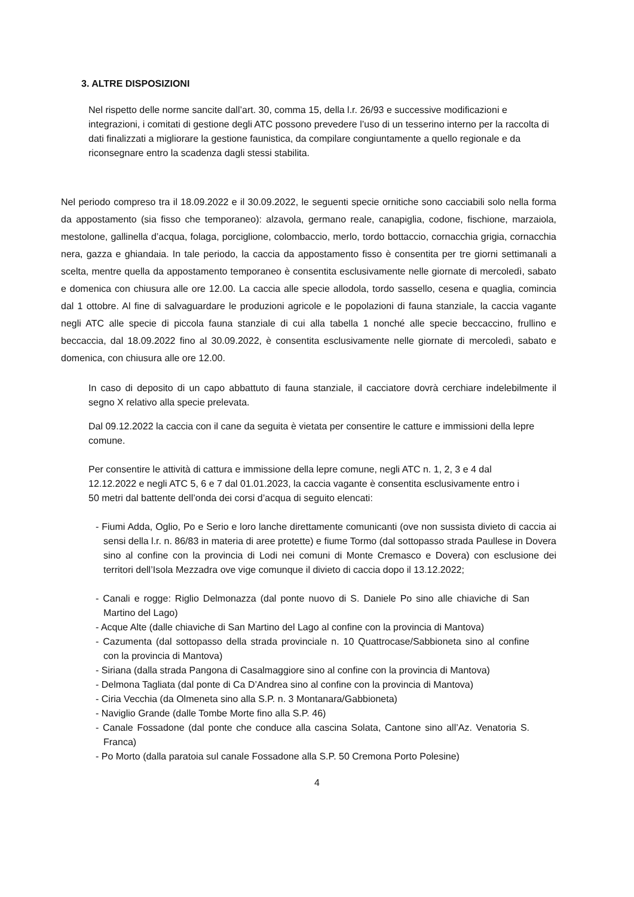3. ALTRE DISPOSIZIONI
Nel rispetto delle norme sancite dall’art. 30, comma 15, della l.r. 26/93 e successive modificazioni e integrazioni, i comitati di gestione degli ATC possono prevedere l’uso di un tesserino interno per la raccolta di dati finalizzati a migliorare la gestione faunistica, da compilare congiuntamente a quello regionale e da riconsegnare entro la scadenza dagli stessi stabilita.
Nel periodo compreso tra il 18.09.2022 e il 30.09.2022, le seguenti specie ornitiche sono cacciabili solo nella forma da appostamento (sia fisso che temporaneo): alzavola, germano reale, canapiglia, codone, fischione, marzaiola, mestolone, gallinella d’acqua, folaga, porciglione, colombaccio, merlo, tordo bottaccio, cornacchia grigia, cornacchia nera, gazza e ghiandaia. In tale periodo, la caccia da appostamento fisso è consentita per tre giorni settimanali a scelta, mentre quella da appostamento temporaneo è consentita esclusivamente nelle giornate di mercoledì, sabato e domenica con chiusura alle ore 12.00. La caccia alle specie allodola, tordo sassello, cesena e quaglia, comincia dal 1 ottobre. Al fine di salvaguardare le produzioni agricole e le popolazioni di fauna stanziale, la caccia vagante negli ATC alle specie di piccola fauna stanziale di cui alla tabella 1 nonché alle specie beccaccino, frullino e beccaccia, dal 18.09.2022 fino al 30.09.2022, è consentita esclusivamente nelle giornate di mercoledì, sabato e domenica, con chiusura alle ore 12.00.
In caso di deposito di un capo abbattuto di fauna stanziale, il cacciatore dovrà cerchiare indelebilmente il segno X relativo alla specie prelevata.
Dal 09.12.2022 la caccia con il cane da seguita è vietata per consentire le catture e immissioni della lepre comune.
Per consentire le attività di cattura e immissione della lepre comune, negli ATC n. 1, 2, 3 e 4 dal 12.12.2022 e negli ATC 5, 6 e 7 dal 01.01.2023, la caccia vagante è consentita esclusivamente entro i 50 metri dal battente dell’onda dei corsi d’acqua di seguito elencati:
- Fiumi Adda, Oglio, Po e Serio e loro lanche direttamente comunicanti (ove non sussista divieto di caccia ai sensi della l.r. n. 86/83 in materia di aree protette) e fiume Tormo (dal sottopasso strada Paullese in Dovera sino al confine con la provincia di Lodi nei comuni di Monte Cremasco e Dovera) con esclusione dei territori dell’Isola Mezzadra ove vige comunque il divieto di caccia dopo il 13.12.2022;
- Canali e rogge: Riglio Delmonazza (dal ponte nuovo di S. Daniele Po sino alle chiaviche di San Martino del Lago)
- Acque Alte (dalle chiaviche di San Martino del Lago al confine con la provincia di Mantova)
- Cazumenta (dal sottopasso della strada provinciale n. 10 Quattrocase/Sabbioneta sino al confine con la provincia di Mantova)
- Siriana (dalla strada Pangona di Casalmaggiore sino al confine con la provincia di Mantova)
- Delmona Tagliata (dal ponte di Ca D’Andrea sino al confine con la provincia di Mantova)
- Ciria Vecchia (da Olmeneta sino alla S.P. n. 3 Montanara/Gabbioneta)
- Naviglio Grande (dalle Tombe Morte fino alla S.P. 46)
- Canale Fossadone (dal ponte che conduce alla cascina Solata, Cantone sino all’Az. Venatoria S. Franca)
- Po Morto (dalla paratoia sul canale Fossadone alla S.P. 50 Cremona Porto Polesine)
4